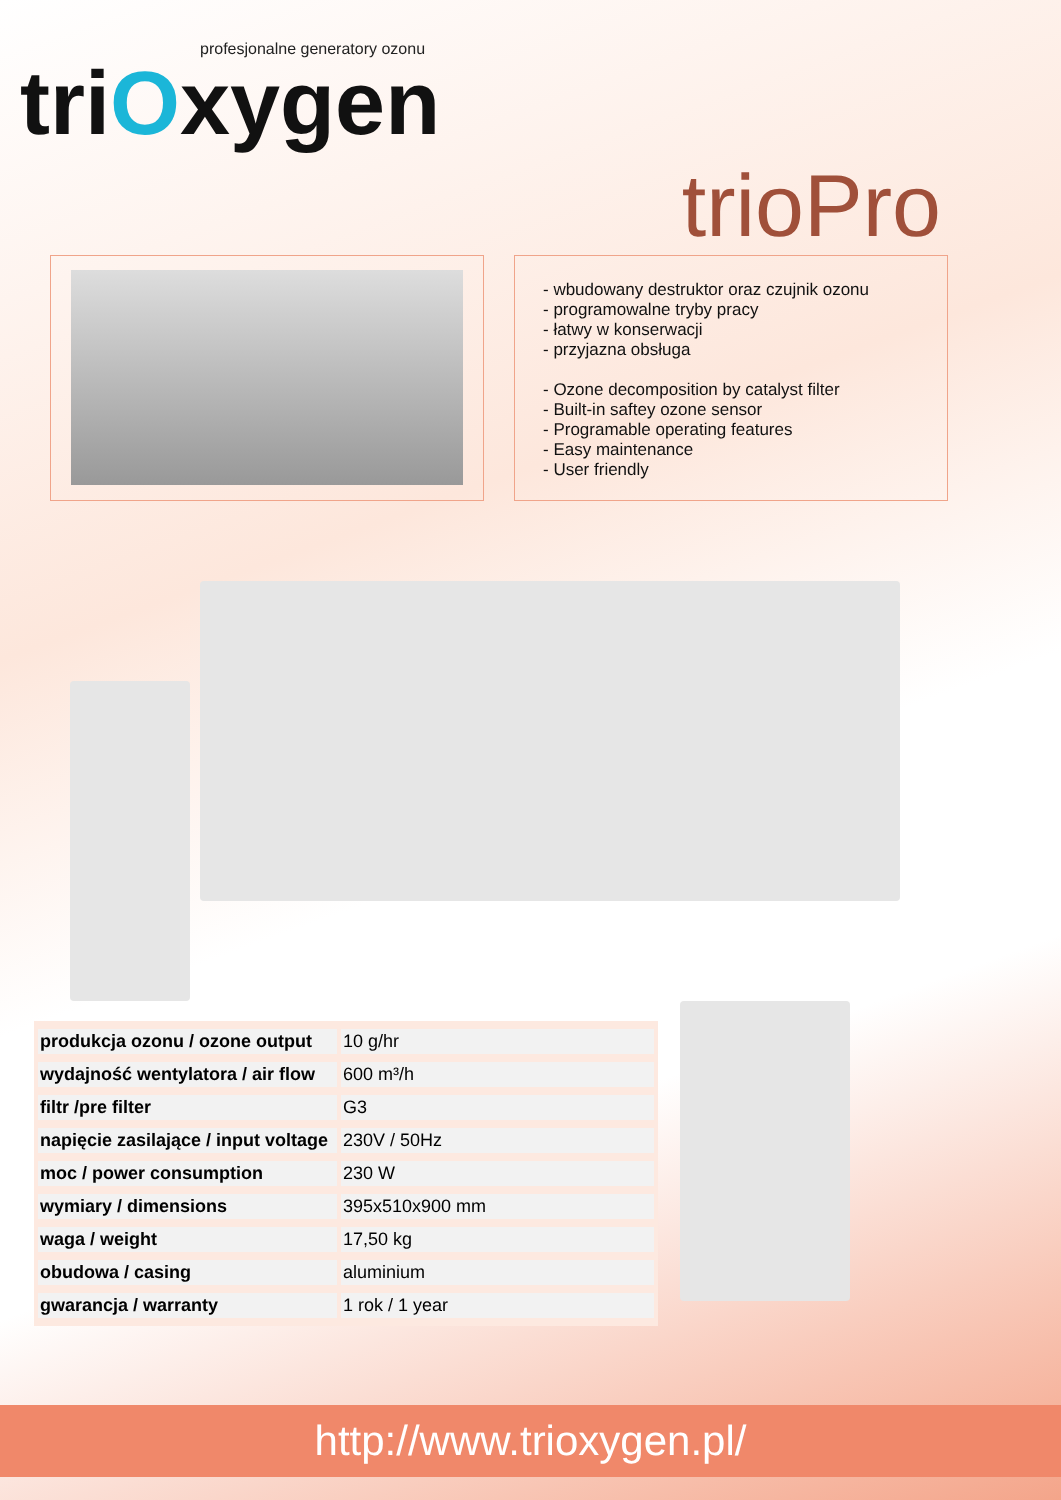profesjonalne generatory ozonu
triOxygen
trioPro
- wbudowany destruktor oraz czujnik ozonu
- programowalne tryby pracy
- łatwy w konserwacji
- przyjazna obsługa
- Ozone decomposition by catalyst filter
- Built-in saftey ozone sensor
- Programable operating features
- Easy maintenance
- User friendly
| produkcja ozonu / ozone output | 10 g/hr |
| wydajność wentylatora / air flow | 600 m³/h |
| filtr /pre filter | G3 |
| napięcie zasilające / input voltage | 230V / 50Hz |
| moc / power consumption | 230 W |
| wymiary / dimensions | 395x510x900 mm |
| waga / weight | 17,50 kg |
| obudowa / casing | aluminium |
| gwarancja / warranty | 1 rok / 1 year |
http://www.trioxygen.pl/